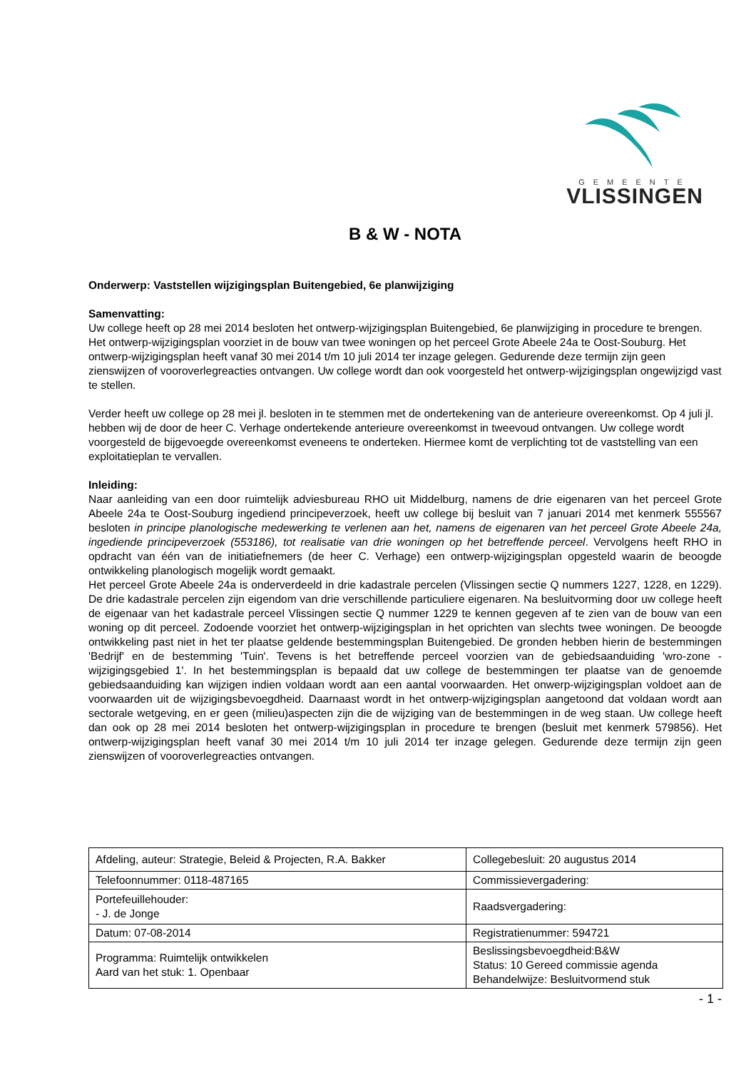GEMEENTE
VLISSINGEN
B & W - NOTA
Onderwerp: Vaststellen wijzigingsplan Buitengebied, 6e planwijziging
Samenvatting:
Uw college heeft op 28 mei 2014 besloten het ontwerp-wijzigingsplan Buitengebied, 6e planwijziging in procedure te brengen. Het ontwerp-wijzigingsplan voorziet in de bouw van twee woningen op het perceel Grote Abeele 24a te Oost-Souburg. Het ontwerp-wijzigingsplan heeft vanaf 30 mei 2014 t/m 10 juli 2014 ter inzage gelegen. Gedurende deze termijn zijn geen zienswijzen of vooroverlegreacties ontvangen. Uw college wordt dan ook voorgesteld het ontwerp-wijzigingsplan ongewijzigd vast te stellen.
Verder heeft uw college op 28 mei jl. besloten in te stemmen met de ondertekening van de anterieure overeenkomst. Op 4 juli jl. hebben wij de door de heer C. Verhage ondertekende anterieure overeenkomst in tweevoud ontvangen. Uw college wordt voorgesteld de bijgevoegde overeenkomst eveneens te onderteken. Hiermee komt de verplichting tot de vaststelling van een exploitatieplan te vervallen.
Inleiding:
Naar aanleiding van een door ruimtelijk adviesbureau RHO uit Middelburg, namens de drie eigenaren van het perceel Grote Abeele 24a te Oost-Souburg ingediend principeverzoek, heeft uw college bij besluit van 7 januari 2014 met kenmerk 555567 besloten in principe planologische medewerking te verlenen aan het, namens de eigenaren van het perceel Grote Abeele 24a, ingediende principeverzoek (553186), tot realisatie van drie woningen op het betreffende perceel. Vervolgens heeft RHO in opdracht van één van de initiatiefnemers (de heer C. Verhage) een ontwerp-wijzigingsplan opgesteld waarin de beoogde ontwikkeling planologisch mogelijk wordt gemaakt.
Het perceel Grote Abeele 24a is onderverdeeld in drie kadastrale percelen (Vlissingen sectie Q nummers 1227, 1228, en 1229). De drie kadastrale percelen zijn eigendom van drie verschillende particuliere eigenaren. Na besluitvorming door uw college heeft de eigenaar van het kadastrale perceel Vlissingen sectie Q nummer 1229 te kennen gegeven af te zien van de bouw van een woning op dit perceel. Zodoende voorziet het ontwerp-wijzigingsplan in het oprichten van slechts twee woningen. De beoogde ontwikkeling past niet in het ter plaatse geldende bestemmingsplan Buitengebied. De gronden hebben hierin de bestemmingen 'Bedrijf' en de bestemming 'Tuin'. Tevens is het betreffende perceel voorzien van de gebiedsaanduiding 'wro-zone - wijzigingsgebied 1'. In het bestemmingsplan is bepaald dat uw college de bestemmingen ter plaatse van de genoemde gebiedsaanduiding kan wijzigen indien voldaan wordt aan een aantal voorwaarden. Het onwerp-wijzigingsplan voldoet aan de voorwaarden uit de wijzigingsbevoegdheid. Daarnaast wordt in het ontwerp-wijzigingsplan aangetoond dat voldaan wordt aan sectorale wetgeving, en er geen (milieu)aspecten zijn die de wijziging van de bestemmingen in de weg staan. Uw college heeft dan ook op 28 mei 2014 besloten het ontwerp-wijzigingsplan in procedure te brengen (besluit met kenmerk 579856). Het ontwerp-wijzigingsplan heeft vanaf 30 mei 2014 t/m 10 juli 2014 ter inzage gelegen. Gedurende deze termijn zijn geen zienswijzen of vooroverlegreacties ontvangen.
| Afdeling, auteur: Strategie, Beleid & Projecten, R.A. Bakker | Collegebesluit: 20 augustus 2014 |
| Telefoonnummer: 0118-487165 | Commissievergadering: |
| Portefeuillehouder: - J. de Jonge | Raadsvergadering: |
| Datum: 07-08-2014 | Registratienummer: 594721 |
| Programma: Ruimtelijk ontwikkelen Aard van het stuk: 1. Openbaar | Beslissingsbevoegdheid:B&W Status: 10 Gereed commissie agenda Behandelwijze: Besluitvormend stuk |
- 1 -